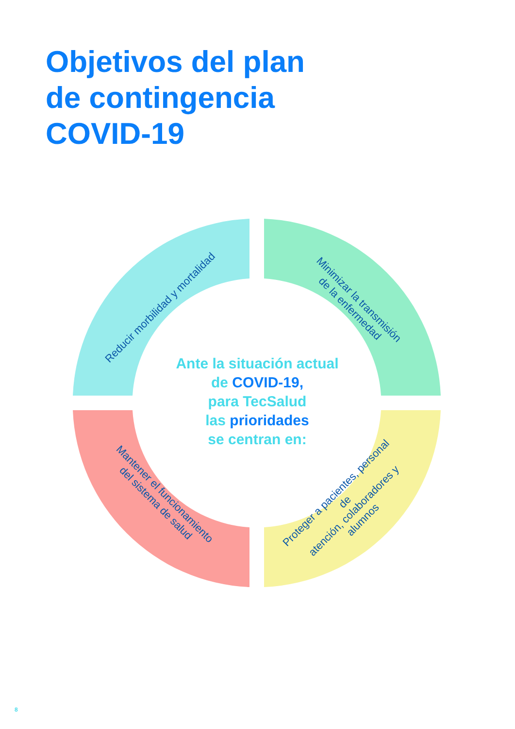Objetivos del plan
de contingencia
COVID-19
Reducir morbilidad y mortalidad
Minimizar la transmisión
de la enfermedad
Mantener el funcionamiento
del sistema de salud
Proteger a pacientes, personal de
atención, colaboradores y alumnos
Ante la situación actual
de COVID-19,
para TecSalud
las prioridades
se centran en:
8